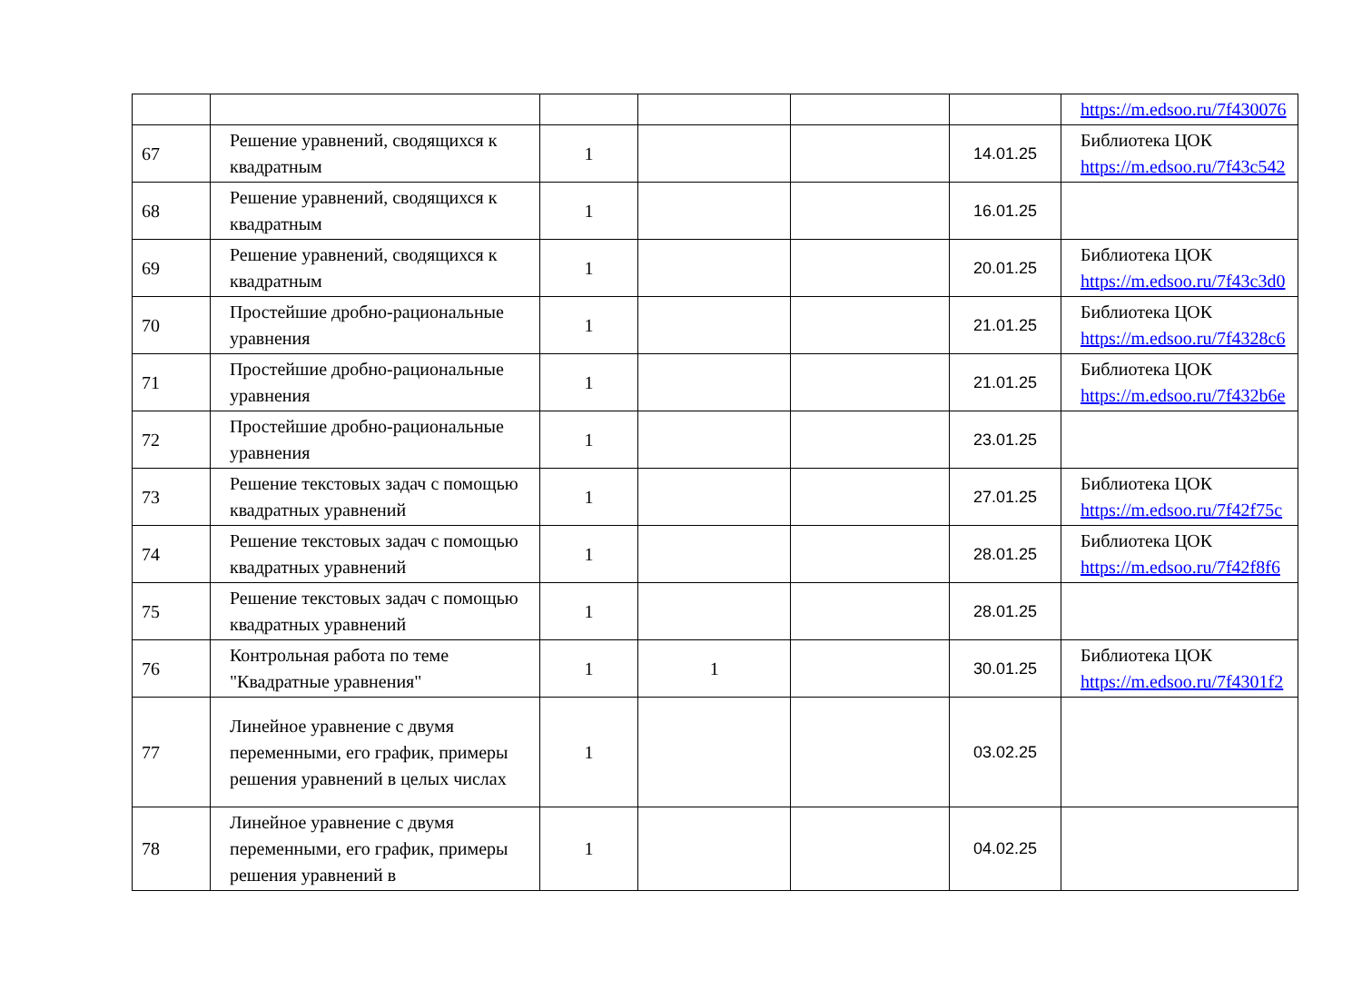| | | | | | | https://m.edsoo.ru/7f430076 |
| 67 | Решение уравнений, сводящихся к квадратным | 1 | | | 14.01.25 | Библиотека ЦОК https://m.edsoo.ru/7f43c542 |
| 68 | Решение уравнений, сводящихся к квадратным | 1 | | | 16.01.25 | |
| 69 | Решение уравнений, сводящихся к квадратным | 1 | | | 20.01.25 | Библиотека ЦОК https://m.edsoo.ru/7f43c3d0 |
| 70 | Простейшие дробно-рациональные уравнения | 1 | | | 21.01.25 | Библиотека ЦОК https://m.edsoo.ru/7f4328c6 |
| 71 | Простейшие дробно-рациональные уравнения | 1 | | | 21.01.25 | Библиотека ЦОК https://m.edsoo.ru/7f432b6e |
| 72 | Простейшие дробно-рациональные уравнения | 1 | | | 23.01.25 | |
| 73 | Решение текстовых задач с помощью квадратных уравнений | 1 | | | 27.01.25 | Библиотека ЦОК https://m.edsoo.ru/7f42f75c |
| 74 | Решение текстовых задач с помощью квадратных уравнений | 1 | | | 28.01.25 | Библиотека ЦОК https://m.edsoo.ru/7f42f8f6 |
| 75 | Решение текстовых задач с помощью квадратных уравнений | 1 | | | 28.01.25 | |
| 76 | Контрольная работа по теме "Квадратные уравнения" | 1 | 1 | | 30.01.25 | Библиотека ЦОК https://m.edsoo.ru/7f4301f2 |
| 77 | Линейное уравнение с двумя переменными, его график, примеры решения уравнений в целых числах | 1 | | | 03.02.25 | |
| 78 | Линейное уравнение с двумя переменными, его график, примеры решения уравнений в | 1 | | | 04.02.25 | |